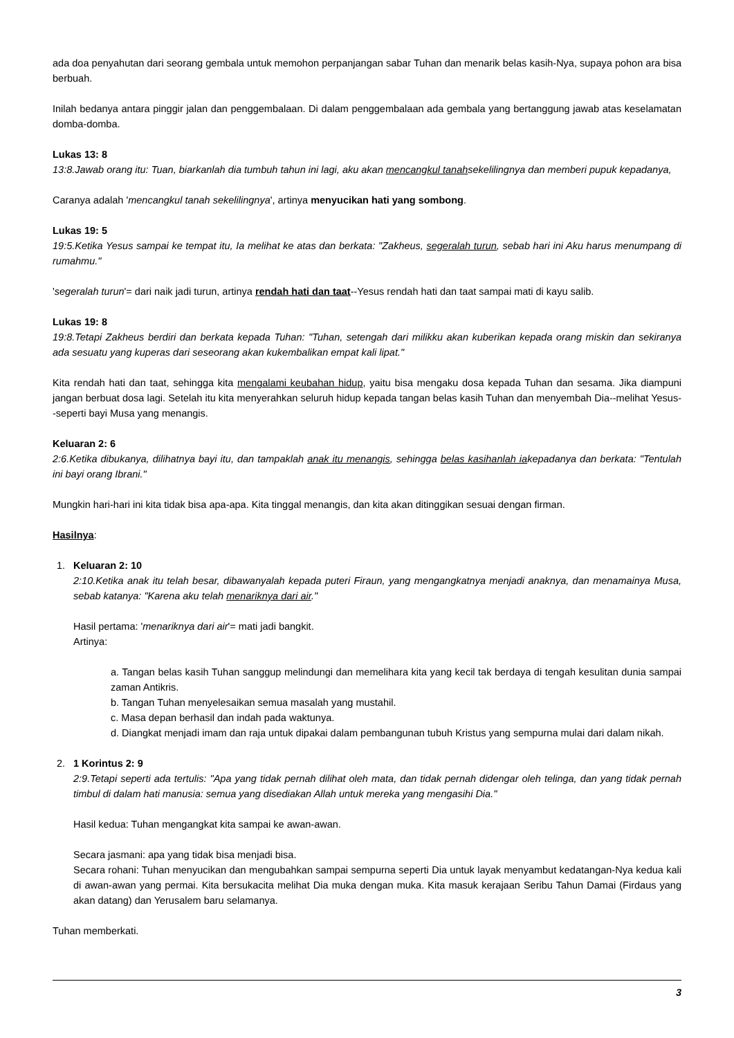ada doa penyahutan dari seorang gembala untuk memohon perpanjangan sabar Tuhan dan menarik belas kasih-Nya, supaya pohon ara bisa berbuah.
Inilah bedanya antara pinggir jalan dan penggembalaan. Di dalam penggembalaan ada gembala yang bertanggung jawab atas keselamatan domba-domba.
Lukas 13: 8
13:8.Jawab orang itu: Tuan, biarkanlah dia tumbuh tahun ini lagi, aku akan mencangkul tanahsekelilingnya dan memberi pupuk kepadanya,
Caranya adalah 'mencangkul tanah sekelilingnya', artinya menyucikan hati yang sombong.
Lukas 19: 5
19:5.Ketika Yesus sampai ke tempat itu, Ia melihat ke atas dan berkata: "Zakheus, segeralah turun, sebab hari ini Aku harus menumpang di rumahmu."
'segeralah turun'= dari naik jadi turun, artinya rendah hati dan taat--Yesus rendah hati dan taat sampai mati di kayu salib.
Lukas 19: 8
19:8.Tetapi Zakheus berdiri dan berkata kepada Tuhan: "Tuhan, setengah dari milikku akan kuberikan kepada orang miskin dan sekiranya ada sesuatu yang kuperas dari seseorang akan kukembalikan empat kali lipat."
Kita rendah hati dan taat, sehingga kita mengalami keubahan hidup, yaitu bisa mengaku dosa kepada Tuhan dan sesama. Jika diampuni jangan berbuat dosa lagi. Setelah itu kita menyerahkan seluruh hidup kepada tangan belas kasih Tuhan dan menyembah Dia--melihat Yesus--seperti bayi Musa yang menangis.
Keluaran 2: 6
2:6.Ketika dibukanya, dilihatnya bayi itu, dan tampaklah anak itu menangis, sehingga belas kasihanlah iakepadanya dan berkata: "Tentulah ini bayi orang Ibrani."
Mungkin hari-hari ini kita tidak bisa apa-apa. Kita tinggal menangis, dan kita akan ditinggikan sesuai dengan firman.
Hasilnya:
1. Keluaran 2: 10
2:10.Ketika anak itu telah besar, dibawanyalah kepada puteri Firaun, yang mengangkatnya menjadi anaknya, dan menamainya Musa, sebab katanya: "Karena aku telah menariknya dari air."
Hasil pertama: 'menariknya dari air'= mati jadi bangkit.
Artinya:
a. Tangan belas kasih Tuhan sanggup melindungi dan memelihara kita yang kecil tak berdaya di tengah kesulitan dunia sampai zaman Antikris.
b. Tangan Tuhan menyelesaikan semua masalah yang mustahil.
c. Masa depan berhasil dan indah pada waktunya.
d. Diangkat menjadi imam dan raja untuk dipakai dalam pembangunan tubuh Kristus yang sempurna mulai dari dalam nikah.
2. 1 Korintus 2: 9
2:9.Tetapi seperti ada tertulis: "Apa yang tidak pernah dilihat oleh mata, dan tidak pernah didengar oleh telinga, dan yang tidak pernah timbul di dalam hati manusia: semua yang disediakan Allah untuk mereka yang mengasihi Dia."
Hasil kedua: Tuhan mengangkat kita sampai ke awan-awan.
Secara jasmani: apa yang tidak bisa menjadi bisa.
Secara rohani: Tuhan menyucikan dan mengubahkan sampai sempurna seperti Dia untuk layak menyambut kedatangan-Nya kedua kali di awan-awan yang permai. Kita bersukacita melihat Dia muka dengan muka. Kita masuk kerajaan Seribu Tahun Damai (Firdaus yang akan datang) dan Yerusalem baru selamanya.
Tuhan memberkati.
3